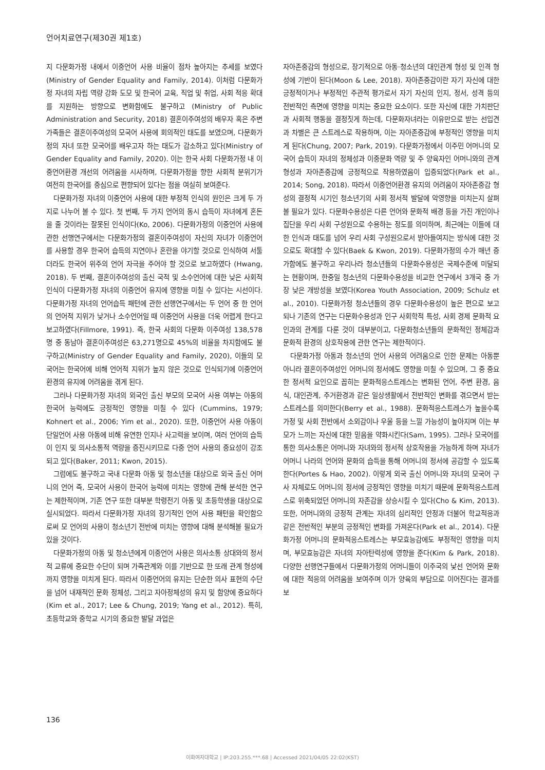언어치료연구(제30권 제1호)
지 다문화가정 내에서 이중언어 사용 비율이 점차 높아지는 추세를 보였다(Ministry of Gender Equality and Family, 2014). 이처럼 다문화가정 자녀의 자립 역량 강화 도모 및 한국어 교육, 직업 및 취업, 사회 적응 확대를 지원하는 방향으로 변화함에도 불구하고 (Ministry of Public Administration and Security, 2018) 결혼이주여성의 배우자 혹은 주변 가족들은 결혼이주여성의 모국어 사용에 회의적인 태도를 보였으며, 다문화가정의 자녀 또한 모국어를 배우고자 하는 태도가 감소하고 있다(Ministry of Gender Equality and Family, 2020). 이는 한국 사회 다문화가정 내 이중언어환경 개선의 어려움을 시사하며, 다문화가정을 향한 사회적 분위기가 여전히 한국어를 중심으로 편향되어 있다는 점을 여실히 보여준다.
다문화가정 자녀의 이중언어 사용에 대한 부정적 인식의 원인은 크게 두 가지로 나누어 볼 수 있다. 첫 번째, 두 가지 언어의 동시 습득이 자녀에게 혼돈을 줄 것이라는 잘못된 인식이다(Ko, 2006). 다문화가정의 이중언어 사용에 관한 선행연구에서는 다문화가정의 결혼이주여성이 자신의 자녀가 이중언어를 사용할 경우 한국어 습득의 지연이나 혼란을 야기할 것으로 인식하여 서툴더라도 한국어 위주의 언어 자극을 주어야 할 것으로 보고하였다 (Hwang, 2018). 두 번째, 결혼이주여성의 출신 국적 및 소수언어에 대한 낮은 사회적 인식이 다문화가정 자녀의 이중언어 유지에 영향을 미칠 수 있다는 시선이다. 다문화가정 자녀의 언어습득 패턴에 관한 선행연구에서는 두 언어 중 한 언어의 언어적 지위가 낮거나 소수언어일 때 이중언어 사용을 더욱 어렵게 한다고 보고하였다(Fillmore, 1991). 즉, 한국 사회의 다문화 이주여성 138,578명 중 동남아 결혼이주여성은 63,271명으로 45%의 비율을 차지함에도 불구하고(Ministry of Gender Equality and Family, 2020), 이들의 모국어는 한국어에 비해 언어적 지위가 높지 않은 것으로 인식되기에 이중언어 환경의 유지에 어려움을 겪게 된다.
그러나 다문화가정 자녀의 외국인 출신 부모의 모국어 사용 여부는 아동의 한국어 능력에도 긍정적인 영향을 미칠 수 있다 (Cummins, 1979; Kohnert et al., 2006; Yim et al., 2020). 또한, 이중언어 사용 아동이 단일언어 사용 아동에 비해 유연한 인지나 사고력을 보이며, 여러 언어의 습득이 인지 및 의사소통적 역량을 증진시키므로 다중 언어 사용의 중요성이 강조되고 있다(Baker, 2011; Kwon, 2015).
그럼에도 불구하고 국내 다문화 아동 및 청소년을 대상으로 외국 출신 어머니의 언어 즉, 모국어 사용이 한국어 능력에 미치는 영향에 관해 분석한 연구는 제한적이며, 기존 연구 또한 대부분 학령전기 아동 및 초등학생을 대상으로 실시되었다. 따라서 다문화가정 자녀의 장기적인 언어 사용 패턴을 확인함으로써 모 언어의 사용이 청소년기 전반에 미치는 영향에 대해 분석해볼 필요가 있을 것이다.
다문화가정의 아동 및 청소년에게 이중언어 사용은 의사소통 상대와의 정서적 교류에 중요한 수단이 되며 가족관계와 이를 기반으로 한 또래 관계 형성에까지 영향을 미치게 된다. 따라서 이중언어의 유지는 단순한 의사 표현의 수단을 넘어 내재적인 문화 정체성, 그리고 자아정체성의 유지 및 함양에 중요하다(Kim et al., 2017; Lee & Chung, 2019; Yang et al., 2012). 특히, 초등학교와 중학교 시기의 중요한 발달 과업은
자아존중감의 형성으로, 장기적으로 아동·청소년의 대인관계 형성 및 인격 형성에 기반이 된다(Moon & Lee, 2018). 자아존중감이란 자기 자신에 대한 긍정적이거나 부정적인 주관적 평가로서 자기 자신의 인지, 정서, 성격 등의 전반적인 측면에 영향을 미치는 중요한 요소이다. 또한 자신에 대한 가치판단과 사회적 행동을 결정짓게 하는데, 다문화자녀라는 이유만으로 받는 선입견과 차별은 큰 스트레스로 작용하며, 이는 자아존중감에 부정적인 영향을 미치게 된다(Chung, 2007; Park, 2019). 다문화가정에서 이주민 어머니의 모국어 습득이 자녀의 정체성과 이중문화 역량 및 주 양육자인 어머니와의 관계 형성과 자아존중감에 긍정적으로 작용하였음이 입증되었다(Park et al., 2014; Song, 2018). 따라서 이중언어환경 유지의 어려움이 자아존중감 형성의 결정적 시기인 청소년기의 사회 정서적 발달에 악영향을 미치는지 살펴볼 필요가 있다. 다문화수용성은 다른 언어와 문화적 배경 등을 가진 개인이나 집단을 우리 사회 구성원으로 수용하는 정도를 의미하며, 최근에는 이들에 대한 인식과 태도를 넘어 우리 사회 구성원으로서 받아들여지는 방식에 대한 것으로도 확대할 수 있다(Baek & Kwon, 2019). 다문화가정의 수가 매년 증가함에도 불구하고 우리나라 청소년들의 다문화수용성은 국제수준에 미달되는 현황이며, 한중일 청소년의 다문화수용성을 비교한 연구에서 3개국 중 가장 낮은 개방성을 보였다(Korea Youth Association, 2009; Schulz et al., 2010). 다문화가정 청소년들의 경우 다문화수용성이 높은 편으로 보고되나 기존의 연구는 다문화수용성과 인구 사회학적 특성, 사회 경제 문화적 요인과의 관계를 다룬 것이 대부분이고, 다문화청소년들의 문화적인 정체감과 문화적 환경의 상호작용에 관한 연구는 제한적이다.
다문화가정 아동과 청소년의 언어 사용의 어려움으로 인한 문제는 아동뿐 아니라 결혼이주여성인 어머니의 정서에도 영향을 미칠 수 있으며, 그 중 중요한 정서적 요인으로 꼽히는 문화적응스트레스는 변화된 언어, 주변 환경, 음식, 대인관계, 주거환경과 같은 일상생활에서 전반적인 변화를 겪으면서 받는 스트레스를 의미한다(Berry et al., 1988). 문화적응스트레스가 높을수록 가정 및 사회 전반에서 소외감이나 우울 등을 느낄 가능성이 높아지며 이는 부모가 느끼는 자신에 대한 믿음을 약화시킨다(Sam, 1995). 그러나 모국어를 통한 의사소통은 어머니와 자녀와의 정서적 상호작용을 가능하게 하며 자녀가 어머니 나라의 언어와 문화의 습득을 통해 어머니의 정서에 공감할 수 있도록 한다(Portes & Hao, 2002). 이렇게 외국 출신 어머니와 자녀의 모국어 구사 자체로도 어머니의 정서에 긍정적인 영향을 미치기 때문에 문화적응스트레스로 위축되었던 어머니의 자존감을 상승시킬 수 있다(Cho & Kim, 2013). 또한, 어머니와의 긍정적 관계는 자녀의 심리적인 안정과 더불어 학교적응과 같은 전반적인 부분의 긍정적인 변화를 가져온다(Park et al., 2014). 다문화가정 어머니의 문화적응스트레스는 부모효능감에도 부정적인 영향을 미치며, 부모효능감은 자녀의 자아탄력성에 영향을 준다(Kim & Park, 2018). 다양한 선행연구들에서 다문화가정의 어머니들이 이주국의 낯선 언어와 문화에 대한 적응의 어려움을 보여주며 이가 양육의 부담으로 이어진다는 결과를 보
136
이화여자대학교 | IP:203.255.***.68 | Accessed 2021/04/05 22:02(KST)